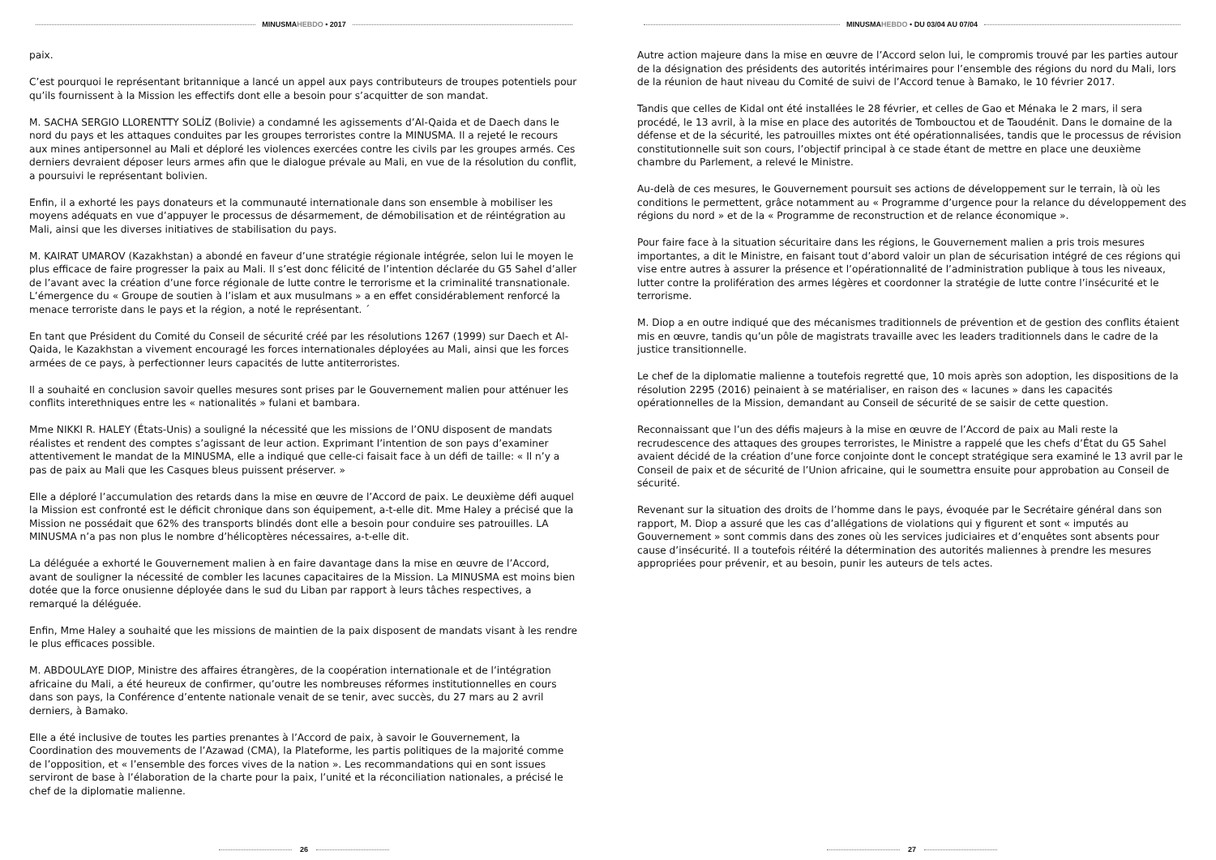MINUSMAHEBDO • 2017
paix.
C’est pourquoi le représentant britannique a lancé un appel aux pays contributeurs de troupes potentiels pour qu’ils fournissent à la Mission les effectifs dont elle a besoin pour s’acquitter de son mandat.
M. SACHA SERGIO LLORENTTY SOLÍZ (Bolivie) a condamné les agissements d’Al-Qaida et de Daech dans le nord du pays et les attaques conduites par les groupes terroristes contre la MINUSMA. Il a rejeté le recours aux mines antipersonnel au Mali et déploré les violences exercées contre les civils par les groupes armés. Ces derniers devraient déposer leurs armes afin que le dialogue prévale au Mali, en vue de la résolution du conflit, a poursuivi le représentant bolivien.
Enfin, il a exhorté les pays donateurs et la communauté internationale dans son ensemble à mobiliser les moyens adéquats en vue d’appuyer le processus de désarmement, de démobilisation et de réintégration au Mali, ainsi que les diverses initiatives de stabilisation du pays.
M. KAIRAT UMAROV (Kazakhstan) a abondé en faveur d’une stratégie régionale intégrée, selon lui le moyen le plus efficace de faire progresser la paix au Mali. Il s’est donc félicité de l’intention déclarée du G5 Sahel d’aller de l’avant avec la création d’une force régionale de lutte contre le terrorisme et la criminalité transnationale. L’émergence du « Groupe de soutien à l’islam et aux musulmans » a en effet considérablement renforcé la menace terroriste dans le pays et la région, a noté le représentant. ´
En tant que Président du Comité du Conseil de sécurité créé par les résolutions 1267 (1999) sur Daech et Al-Qaida, le Kazakhstan a vivement encouragé les forces internationales déployées au Mali, ainsi que les forces armées de ce pays, à perfectionner leurs capacités de lutte antiterroristes.
Il a souhaité en conclusion savoir quelles mesures sont prises par le Gouvernement malien pour atténuer les conflits interethniques entre les « nationalités » fulani et bambara.
Mme NIKKI R. HALEY (États-Unis) a souligné la nécessité que les missions de l’ONU disposent de mandats réalistes et rendent des comptes s’agissant de leur action. Exprimant l’intention de son pays d’examiner attentivement le mandat de la MINUSMA, elle a indiqué que celle-ci faisait face à un défi de taille: « Il n’y a pas de paix au Mali que les Casques bleus puissent préserver. »
Elle a déploré l’accumulation des retards dans la mise en œuvre de l’Accord de paix. Le deuxième défi auquel la Mission est confronté est le déficit chronique dans son équipement, a-t-elle dit. Mme Haley a précisé que la Mission ne possédait que 62% des transports blindés dont elle a besoin pour conduire ses patrouilles. LA MINUSMA n’a pas non plus le nombre d’hélicoptères nécessaires, a-t-elle dit.
La déléguée a exhorté le Gouvernement malien à en faire davantage dans la mise en œuvre de l’Accord, avant de souligner la nécessité de combler les lacunes capacitaires de la Mission. La MINUSMA est moins bien dotée que la force onusienne déployée dans le sud du Liban par rapport à leurs tâches respectives, a remarqué la déléguée.
Enfin, Mme Haley a souhaité que les missions de maintien de la paix disposent de mandats visant à les rendre le plus efficaces possible.
M. ABDOULAYE DIOP, Ministre des affaires étrangères, de la coopération internationale et de l’intégration africaine du Mali, a été heureux de confirmer, qu’outre les nombreuses réformes institutionnelles en cours dans son pays, la Conférence d’entente nationale venait de se tenir, avec succès, du 27 mars au 2 avril derniers, à Bamako.
Elle a été inclusive de toutes les parties prenantes à l’Accord de paix, à savoir le Gouvernement, la Coordination des mouvements de l’Azawad (CMA), la Plateforme, les partis politiques de la majorité comme de l’opposition, et « l’ensemble des forces vives de la nation ». Les recommandations qui en sont issues serviront de base à l’élaboration de la charte pour la paix, l’unité et la réconciliation nationales, a précisé le chef de la diplomatie malienne.
26
MINUSMAHEBDO • DU 03/04 AU 07/04
Autre action majeure dans la mise en œuvre de l’Accord selon lui, le compromis trouvé par les parties autour de la désignation des présidents des autorités intérimaires pour l’ensemble des régions du nord du Mali, lors de la réunion de haut niveau du Comité de suivi de l’Accord tenue à Bamako, le 10 février 2017.
Tandis que celles de Kidal ont été installées le 28 février, et celles de Gao et Ménaka le 2 mars, il sera procédé, le 13 avril, à la mise en place des autorités de Tombouctou et de Taoudénit. Dans le domaine de la défense et de la sécurité, les patrouilles mixtes ont été opérationnalisées, tandis que le processus de révision constitutionnelle suit son cours, l’objectif principal à ce stade étant de mettre en place une deuxième chambre du Parlement, a relevé le Ministre.
Au-delà de ces mesures, le Gouvernement poursuit ses actions de développement sur le terrain, là où les conditions le permettent, grâce notamment au « Programme d’urgence pour la relance du développement des régions du nord » et de la « Programme de reconstruction et de relance économique ».
Pour faire face à la situation sécuritaire dans les régions, le Gouvernement malien a pris trois mesures importantes, a dit le Ministre, en faisant tout d’abord valoir un plan de sécurisation intégré de ces régions qui vise entre autres à assurer la présence et l’opérationnalité de l’administration publique à tous les niveaux, lutter contre la prolifération des armes légères et coordonner la stratégie de lutte contre l’insécurité et le terrorisme.
M. Diop a en outre indiqué que des mécanismes traditionnels de prévention et de gestion des conflits étaient mis en œuvre, tandis qu’un pôle de magistrats travaille avec les leaders traditionnels dans le cadre de la justice transitionnelle.
Le chef de la diplomatie malienne a toutefois regretté que, 10 mois après son adoption, les dispositions de la résolution 2295 (2016) peinaient à se matérialiser, en raison des « lacunes » dans les capacités opérationnelles de la Mission, demandant au Conseil de sécurité de se saisir de cette question.
Reconnaissant que l’un des défis majeurs à la mise en œuvre de l’Accord de paix au Mali reste la recrudescence des attaques des groupes terroristes, le Ministre a rappelé que les chefs d’État du G5 Sahel avaient décidé de la création d’une force conjointe dont le concept stratégique sera examiné le 13 avril par le Conseil de paix et de sécurité de l’Union africaine, qui le soumettra ensuite pour approbation au Conseil de sécurité.
Revenant sur la situation des droits de l’homme dans le pays, évoquée par le Secrétaire général dans son rapport, M. Diop a assuré que les cas d’allégations de violations qui y figurent et sont « imputés au Gouvernement » sont commis dans des zones où les services judiciaires et d’enquêtes sont absents pour cause d’insécurité. Il a toutefois réitéré la détermination des autorités maliennes à prendre les mesures appropriées pour prévenir, et au besoin, punir les auteurs de tels actes.
27